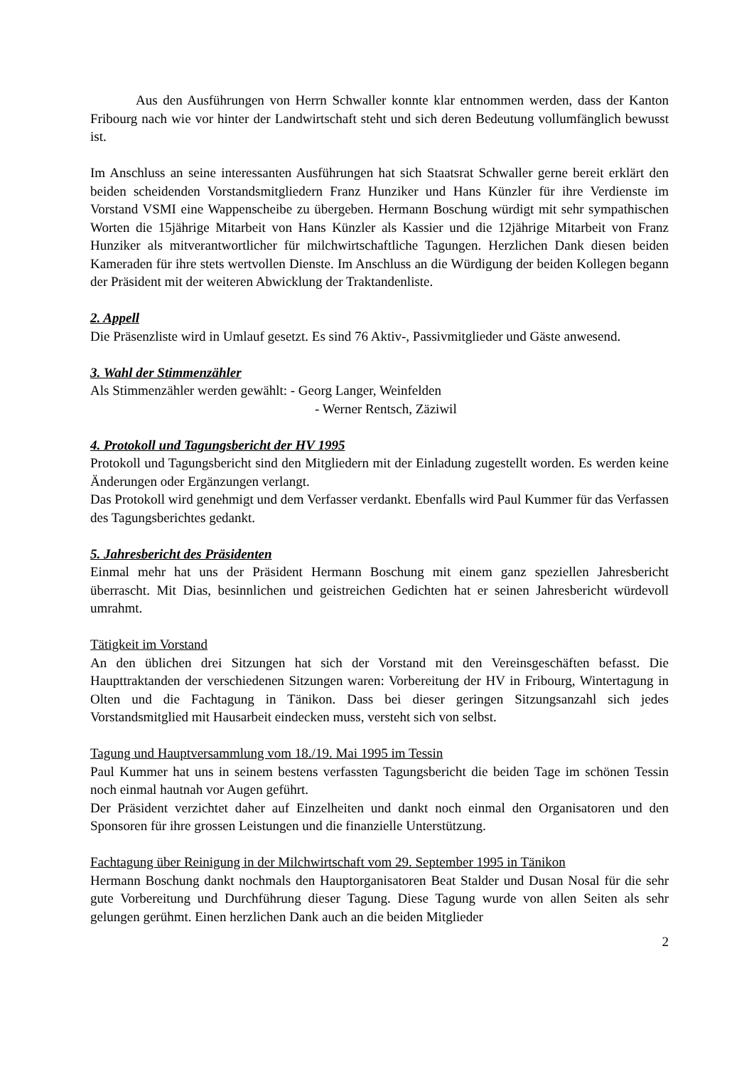Aus den Ausführungen von Herrn Schwaller konnte klar entnommen werden, dass der Kanton Fribourg nach wie vor hinter der Landwirtschaft steht und sich deren Bedeutung vollumfänglich bewusst ist.
Im Anschluss an seine interessanten Ausführungen hat sich Staatsrat Schwaller gerne bereit erklärt den beiden scheidenden Vorstandsmitgliedern Franz Hunziker und Hans Künzler für ihre Verdienste im Vorstand VSMI eine Wappenscheibe zu übergeben. Hermann Boschung würdigt mit sehr sympathischen Worten die 15jährige Mitarbeit von Hans Künzler als Kassier und die 12jährige Mitarbeit von Franz Hunziker als mitverantwortlicher für milchwirtschaftliche Tagungen. Herzlichen Dank diesen beiden Kameraden für ihre stets wertvollen Dienste. Im Anschluss an die Würdigung der beiden Kollegen begann der Präsident mit der weiteren Abwicklung der Traktandenliste.
2. Appell
Die Präsenzliste wird in Umlauf gesetzt. Es sind 76 Aktiv-, Passivmitglieder und Gäste anwesend.
3. Wahl der Stimmenzähler
Als Stimmenzähler werden gewählt: - Georg Langer, Weinfelden
- Werner Rentsch, Zäziwil
4. Protokoll und Tagungsbericht der HV 1995
Protokoll und Tagungsbericht sind den Mitgliedern mit der Einladung zugestellt worden. Es werden keine Änderungen oder Ergänzungen verlangt.
Das Protokoll wird genehmigt und dem Verfasser verdankt. Ebenfalls wird Paul Kummer für das Verfassen des Tagungsberichtes gedankt.
5. Jahresbericht des Präsidenten
Einmal mehr hat uns der Präsident Hermann Boschung mit einem ganz speziellen Jahresbericht überrascht. Mit Dias, besinnlichen und geistreichen Gedichten hat er seinen Jahresbericht würdevoll umrahmt.
Tätigkeit im Vorstand
An den üblichen drei Sitzungen hat sich der Vorstand mit den Vereinsgeschäften befasst. Die Haupttraktanden der verschiedenen Sitzungen waren: Vorbereitung der HV in Fribourg, Wintertagung in Olten und die Fachtagung in Tänikon. Dass bei dieser geringen Sitzungsanzahl sich jedes Vorstandsmitglied mit Hausarbeit eindecken muss, versteht sich von selbst.
Tagung und Hauptversammlung vom 18./19. Mai 1995 im Tessin
Paul Kummer hat uns in seinem bestens verfassten Tagungsbericht die beiden Tage im schönen Tessin noch einmal hautnah vor Augen geführt.
Der Präsident verzichtet daher auf Einzelheiten und dankt noch einmal den Organisatoren und den Sponsoren für ihre grossen Leistungen und die finanzielle Unterstützung.
Fachtagung über Reinigung in der Milchwirtschaft vom 29. September 1995 in Tänikon
Hermann Boschung dankt nochmals den Hauptorganisatoren Beat Stalder und Dusan Nosal für die sehr gute Vorbereitung und Durchführung dieser Tagung. Diese Tagung wurde von allen Seiten als sehr gelungen gerühmt. Einen herzlichen Dank auch an die beiden Mitglieder
2